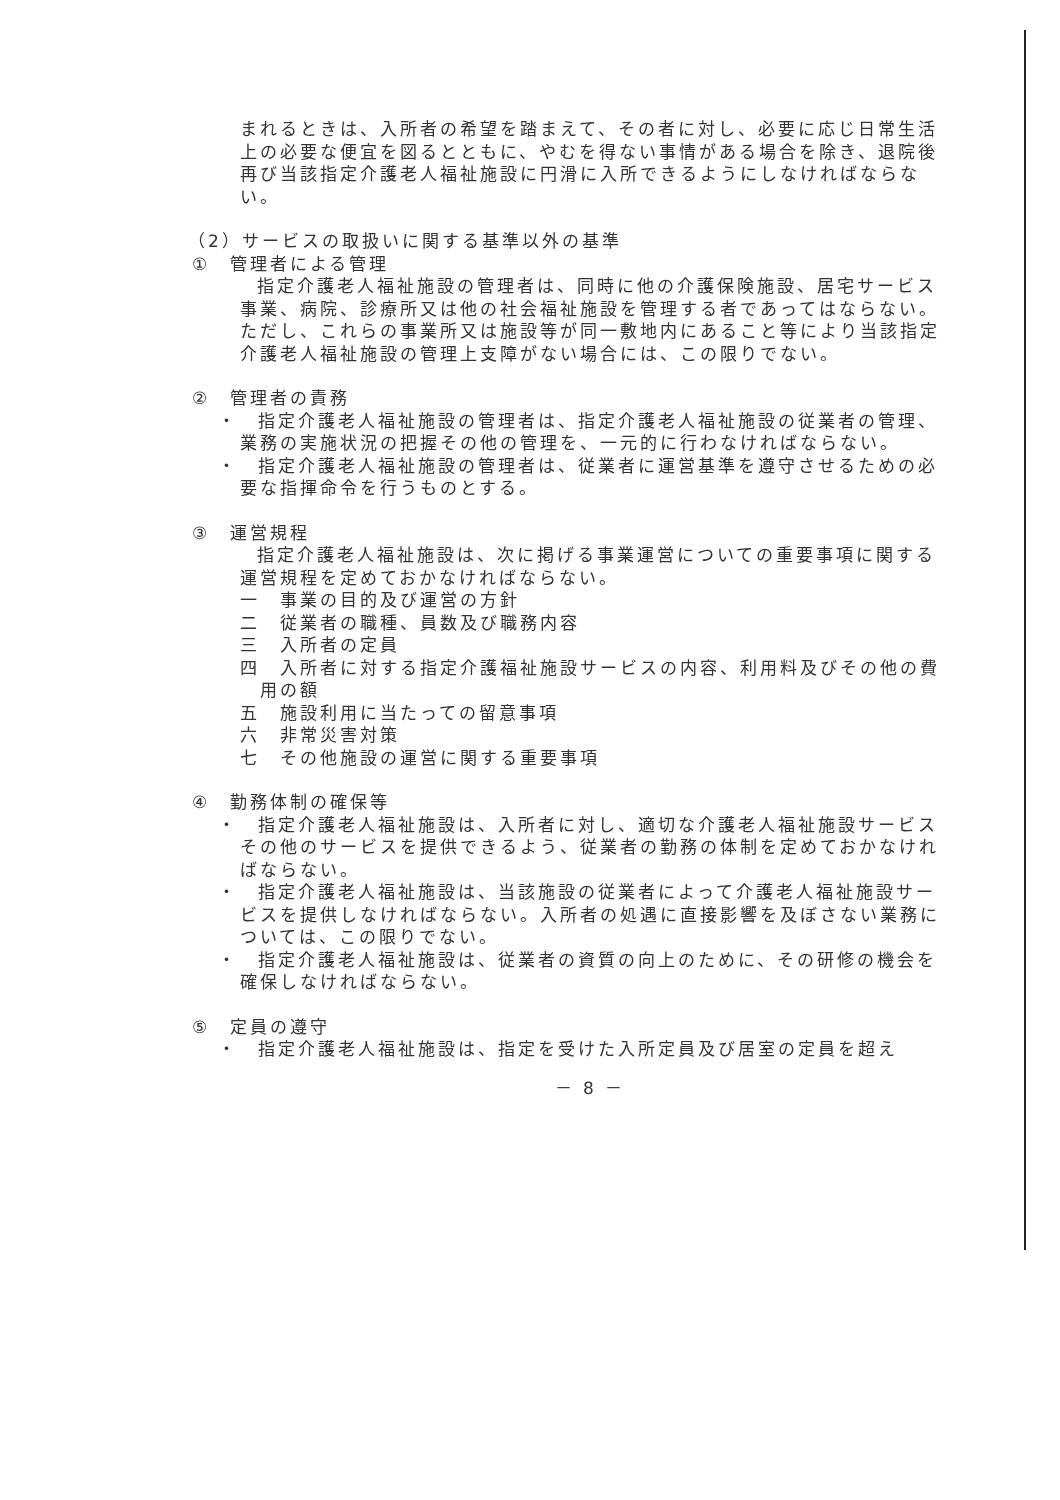まれるときは、入所者の希望を踏まえて、その者に対し、必要に応じ日常生活上の必要な便宜を図るとともに、やむを得ない事情がある場合を除き、退院後再び当該指定介護老人福祉施設に円滑に入所できるようにしなければならない。
（2）サービスの取扱いに関する基準以外の基準
①　管理者による管理
指定介護老人福祉施設の管理者は、同時に他の介護保険施設、居宅サービス事業、病院、診療所又は他の社会福祉施設を管理する者であってはならない。ただし、これらの事業所又は施設等が同一敷地内にあること等により当該指定介護老人福祉施設の管理上支障がない場合には、この限りでない。
②　管理者の責務
・　指定介護老人福祉施設の管理者は、指定介護老人福祉施設の従業者の管理、業務の実施状況の把握その他の管理を、一元的に行わなければならない。
・　指定介護老人福祉施設の管理者は、従業者に運営基準を遵守させるための必要な指揮命令を行うものとする。
③　運営規程
指定介護老人福祉施設は、次に掲げる事業運営についての重要事項に関する運営規程を定めておかなければならない。
一　事業の目的及び運営の方針
二　従業者の職種、員数及び職務内容
三　入所者の定員
四　入所者に対する指定介護福祉施設サービスの内容、利用料及びその他の費用の額
五　施設利用に当たっての留意事項
六　非常災害対策
七　その他施設の運営に関する重要事項
④　勤務体制の確保等
・　指定介護老人福祉施設は、入所者に対し、適切な介護老人福祉施設サービスその他のサービスを提供できるよう、従業者の勤務の体制を定めておかなければならない。
・　指定介護老人福祉施設は、当該施設の従業者によって介護老人福祉施設サービスを提供しなければならない。入所者の処遇に直接影響を及ぼさない業務については、この限りでない。
・　指定介護老人福祉施設は、従業者の資質の向上のために、その研修の機会を確保しなければならない。
⑤　定員の遵守
・　指定介護老人福祉施設は、指定を受けた入所定員及び居室の定員を超え
－ 8 －